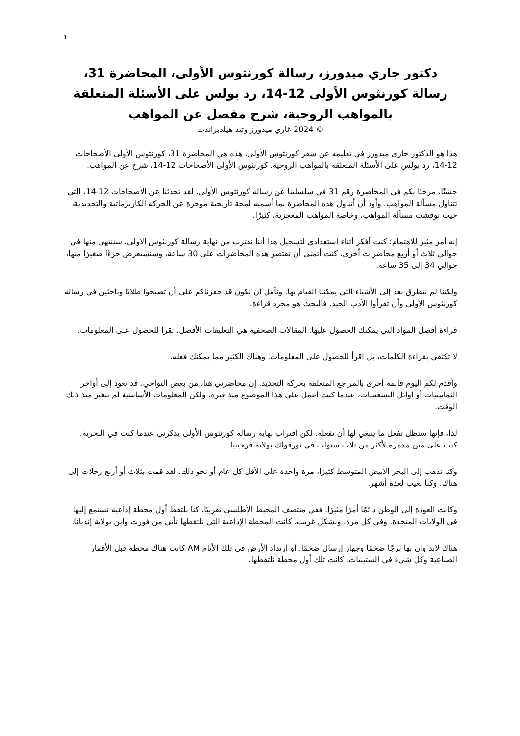1
دكتور جاري ميدورز، رسالة كورنثوس الأولى، المحاضرة 31، رسالة كورنثوس الأولى 12-14، رد بولس على الأسئلة المتعلقة بالمواهب الروحية، شرح مفصل عن المواهب
© 2024 غاري ميدورز وتيد هيلدبراندت
هذا هو الدكتور جاري ميدورز في تعليمه عن سفر كورنثوس الأولى. هذه هي المحاضرة 31، كورنثوس الأولى الأصحاحات 12-14، رد بولس على الأسئلة المتعلقة بالمواهب الروحية. كورنثوس الأولى الأصحاحات 12-14، شرح عن المواهب.
حسنًا، مرحبًا بكم في المحاضرة رقم 31 في سلسلتنا عن رسالة كورنثوس الأولى. لقد تحدثنا عن الأصحاحات 12-14، التي تتناول مسألة المواهب. وأود أن أتناول هذه المحاضرة بما أسميه لمحة تاريخية موجزة عن الحركة الكاريزماتية والتجديدية، حيث نوقشت مسألة المواهب، وخاصة المواهب المعجزية، كثيرًا.
إنه أمر مثير للاهتمام؛ كنت أفكر أثناء استعدادي لتسجيل هذا أننا نقترب من نهاية رسالة كورنثوس الأولى. سننتهي منها في حوالي ثلاث أو أربع محاضرات أخرى. كنت أتمنى أن تقتصر هذه المحاضرات على 30 ساعة، وسنستعرض جزءًا صغيرًا منها، حوالي 34 إلى 35 ساعة.
ولكننا لم نتطرق بعد إلى الأشياء التي يمكننا القيام بها. ونأمل أن نكون قد حفزناكم على أن تصبحوا طلابًا وباحثين في رسالة كورنثوس الأولى وأن تقرأوا الأدب الجيد. فالبحث هو مجرد قراءة.
قراءة أفضل المواد التي يمكنك الحصول عليها. المقالات الصحفية هي التعليقات الأفضل. تقرأ للحصول على المعلومات.
لا تكتفي بقراءة الكلمات، بل اقرأ للحصول على المعلومات. وهناك الكثير مما يمكنك فعله.
وأقدم لكم اليوم قائمة أخرى بالمراجع المتعلقة بحركة التجديد. إن محاضرتي هنا، من بعض النواحي، قد تعود إلى أواخر الثمانينيات أو أوائل التسعينيات، عندما كنت أعمل على هذا الموضوع منذ فترة. ولكن المعلومات الأساسية لم تتغير منذ ذلك الوقت.
لذا، فإنها ستظل تفعل ما ينبغي لها أن تفعله. لكن اقتراب نهاية رسالة كورنثوس الأولى يذكرني عندما كنت في البحرية. كنت على متن مدمرة لأكثر من ثلاث سنوات في نورفولك بولاية فرجينيا.
وكنا نذهب إلى البحر الأبيض المتوسط كثيرًا، مرة واحدة على الأقل كل عام أو نحو ذلك. لقد قمت بثلاث أو أربع رحلات إلى هناك. وكنا نغيب لعدة أشهر.
وكانت العودة إلى الوطن دائمًا أمرًا مثيرًا. ففي منتصف المحيط الأطلسي تقريبًا، كنا نلتقط أول محطة إذاعية نستمع إليها في الولايات المتحدة. وفي كل مرة، وبشكل غريب، كانت المحطة الإذاعية التي نلتقطها تأتي من فورت واين بولاية إنديانا.
هناك لابد وأن بها برجًا ضخمًا وجهاز إرسال ضخمًا. أو ارتداد الأرض في تلك الأيام AM كانت هناك محطة قبل الأقمار الصناعية وكل شيء في الستينيات. كانت تلك أول محطة نلتقطها.